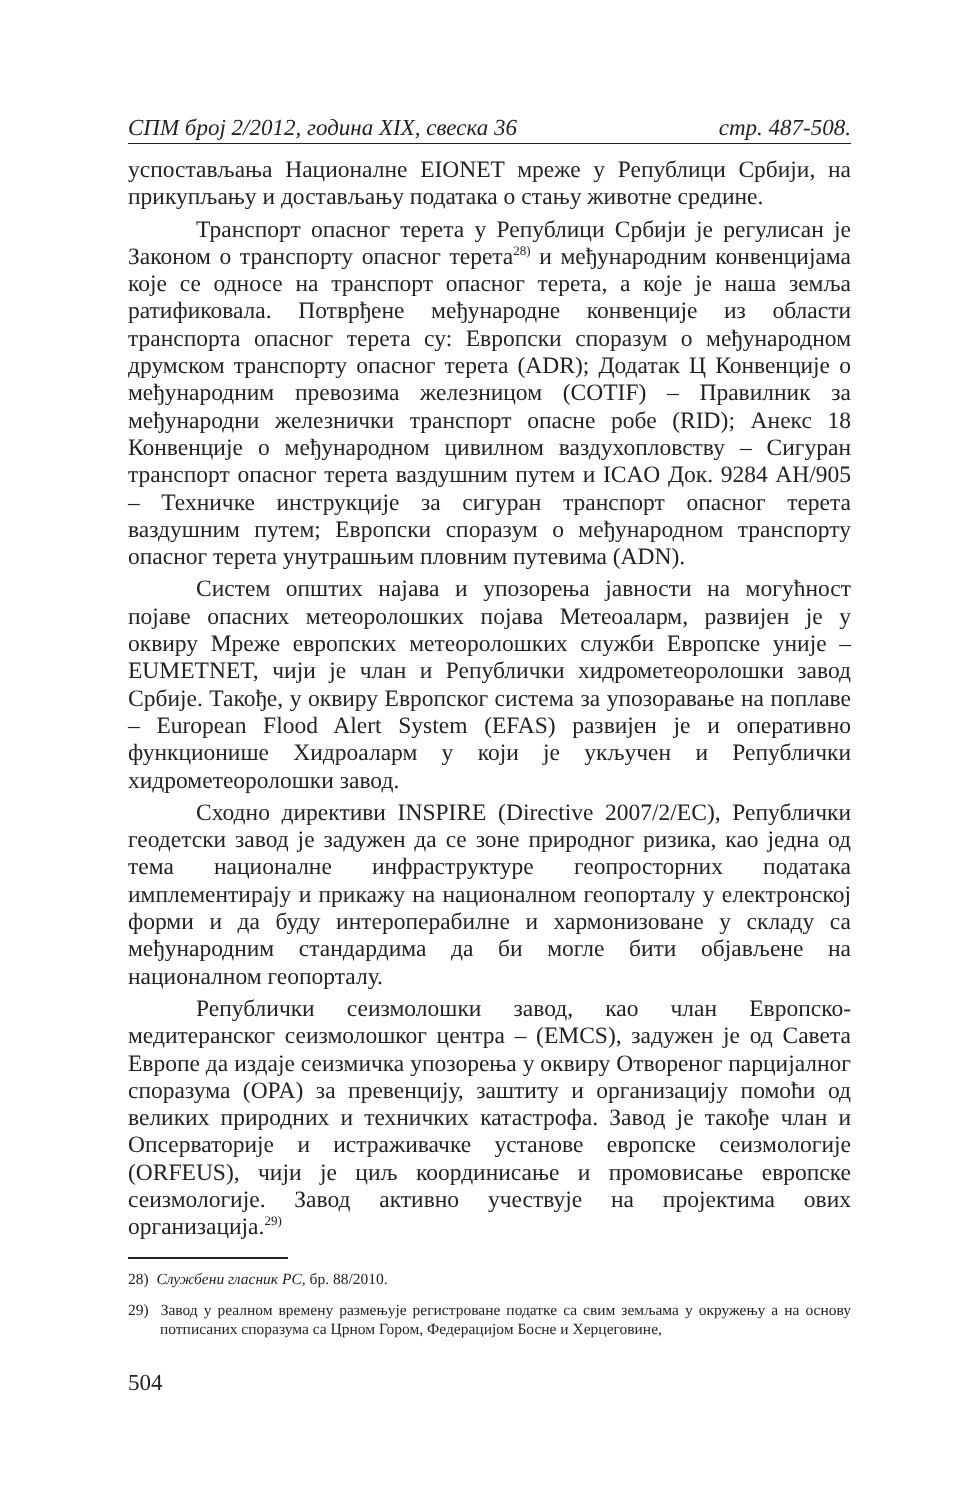СПМ број 2/2012, година XIX, свеска 36 стр. 487-508.
успостављања Националне EIONET мреже у Републици Србији, на прикупљању и достављању података о стању животне средине.
Транспорт опасног терета у Републици Србији је регулисан је Законом о транспорту опасног терета<sup>28)</sup> и међународним конвенцијама које се односе на транспорт опасног терета, а које је наша земља ратификовала. Потврђене међународне конвенције из области транспорта опасног терета су: Европски споразум о међународном друмском транспорту опасног терета (ADR); Додатак Ц Конвенције о међународним превозима железницом (COTIF) – Правилник за међународни железнички транспорт опасне робе (RID); Анекс 18 Конвенције о међународном цивилном ваздухопловству – Сигуран транспорт опасног терета ваздушним путем и ICAO Док. 9284 AH/905 – Техничке инструкције за сигуран транспорт опасног терета ваздушним путем; Европски споразум о међународном транспорту опасног терета унутрашњим пловним путевима (ADN).
Систем општих најава и упозорења јавности на могућност појаве опасних метеоролошких појава Метеоаларм, развијен је у оквиру Мреже европских метеоролошких служби Европске уније – EUMETNET, чији је члан и Републички хидрометеоролошки завод Србије. Такође, у оквиру Европског система за упозоравање на поплаве – European Flood Alert System (EFAS) развијен је и оперативно функционише Хидроаларм у који је укључен и Републички хидрометеоролошки завод.
Сходно директиви INSPIRE (Directive 2007/2/EC), Републички геодетски завод је задужен да се зоне природног ризика, као једна од тема националне инфраструктуре геопросторних података имплементирају и прикажу на националном геопорталу у електронској форми и да буду интероперабилне и хармонизоване у складу са међународним стандардима да би могле бити објављене на националном геопорталу.
Републички сеизмолошки завод, као члан Европско-медитеранског сеизмолошког центра – (EMCS), задужен је од Савета Европе да издаје сеизмичка упозорења у оквиру Отвореног парцијалног споразума (OPA) за превенцију, заштиту и организацију помоћи од великих природних и техничких катастрофа. Завод је такође члан и Опсерваторије и истраживачке установе европске сеизмологије (ORFEUS), чији је циљ координисање и промовисање европске сеизмологије. Завод активно учествује на пројектима ових организација.<sup>29)</sup>
28) Службени гласник РС, бр. 88/2010.
29) Завод у реалном времену размењује регистроване податке са свим земљама у окружењу а на основу потписаних споразума са Црном Гором, Федерацијом Босне и Херцеговине,
504